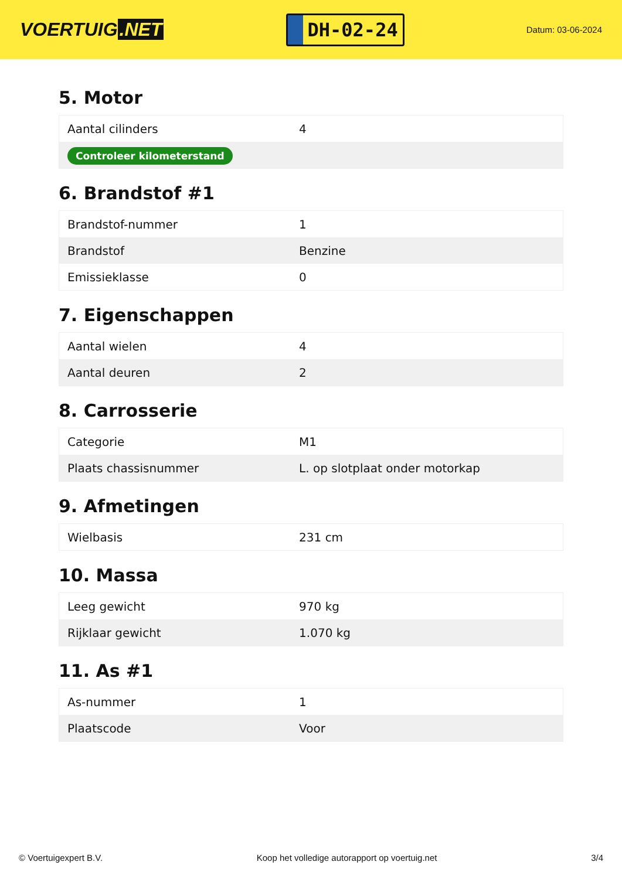VOERTUIG.NET
DH-02-24
Datum: 03-06-2024
5. Motor
| Aantal cilinders | 4 |
| Controleer kilometerstand | |
6. Brandstof #1
| Brandstof-nummer | 1 |
| Brandstof | Benzine |
| Emissieklasse | 0 |
7. Eigenschappen
| Aantal wielen | 4 |
| Aantal deuren | 2 |
8. Carrosserie
| Categorie | M1 |
| Plaats chassisnummer | L. op slotplaat onder motorkap |
9. Afmetingen
| Wielbasis | 231 cm |
10. Massa
| Leeg gewicht | 970 kg |
| Rijklaar gewicht | 1.070 kg |
11. As #1
| As-nummer | 1 |
| Plaatscode | Voor |
© Voertuigexpert B.V. Koop het volledige autorapport op voertuig.net 3/4